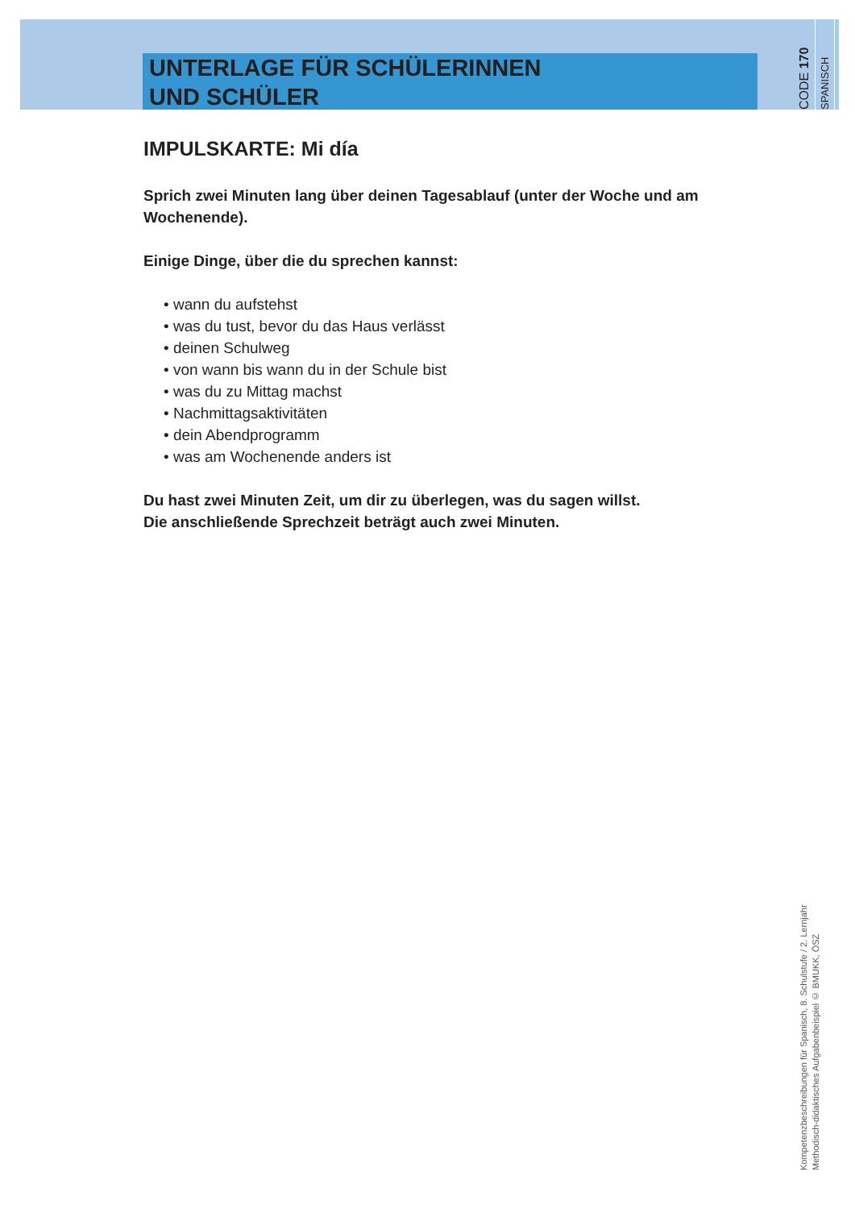UNTERLAGE FÜR SCHÜLERINNEN
UND SCHÜLER
CODE 170
SPANISCH
IMPULSKARTE: Mi día
Sprich zwei Minuten lang über deinen Tagesablauf (unter der Woche und am Wochenende).
Einige Dinge, über die du sprechen kannst:
• wann du aufstehst
• was du tust, bevor du das Haus verlässt
• deinen Schulweg
• von wann bis wann du in der Schule bist
• was du zu Mittag machst
• Nachmittagsaktivitäten
• dein Abendprogramm
• was am Wochenende anders ist
Du hast zwei Minuten Zeit, um dir zu überlegen, was du sagen willst.
Die anschließende Sprechzeit beträgt auch zwei Minuten.
Kompetenzbeschreibungen für Spanisch, 8. Schulstufe / 2. Lernjahr
Methodisch-didaktisches Aufgabenbeispiel © BMUKK, ÖSZ